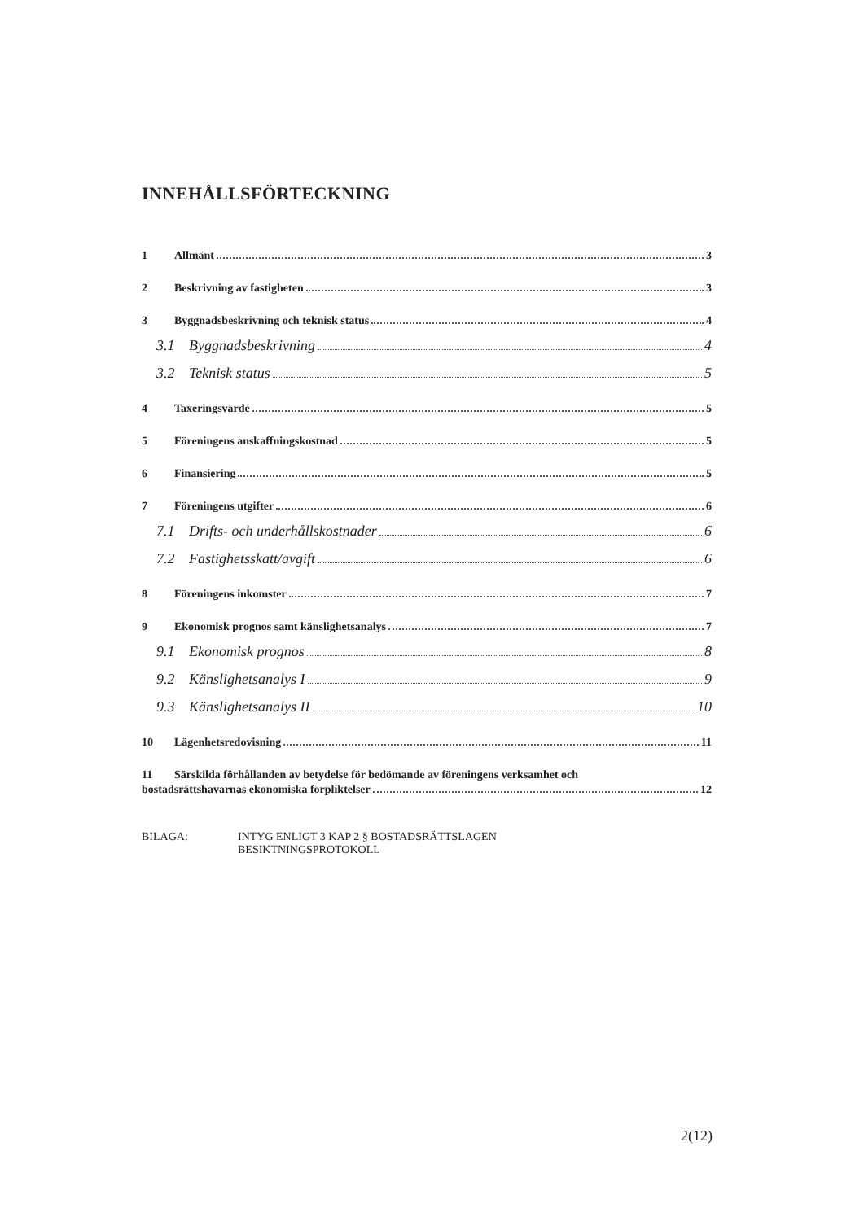INNEHÅLLSFÖRTECKNING
1 Allmänt 3
2 Beskrivning av fastigheten 3
3 Byggnadsbeskrivning och teknisk status 4
3.1 Byggnadsbeskrivning 4
3.2 Teknisk status 5
4 Taxeringsvärde 5
5 Föreningens anskaffningskostnad 5
6 Finansiering 5
7 Föreningens utgifter 6
7.1 Drifts- och underhållskostnader 6
7.2 Fastighetsskatt/avgift 6
8 Föreningens inkomster 7
9 Ekonomisk prognos samt känslighetsanalys 7
9.1 Ekonomisk prognos 8
9.2 Känslighetsanalys I 9
9.3 Känslighetsanalys II 10
10 Lägenhetsredovisning 11
11 Särskilda förhållanden av betydelse för bedömande av föreningens verksamhet och
bostadsrättshavarnas ekonomiska förpliktelser 12
BILAGA: INTYG ENLIGT 3 KAP 2 § BOSTADSRÄTTSLAGEN
BESIKTNINGSPROTOKOLL
2(12)